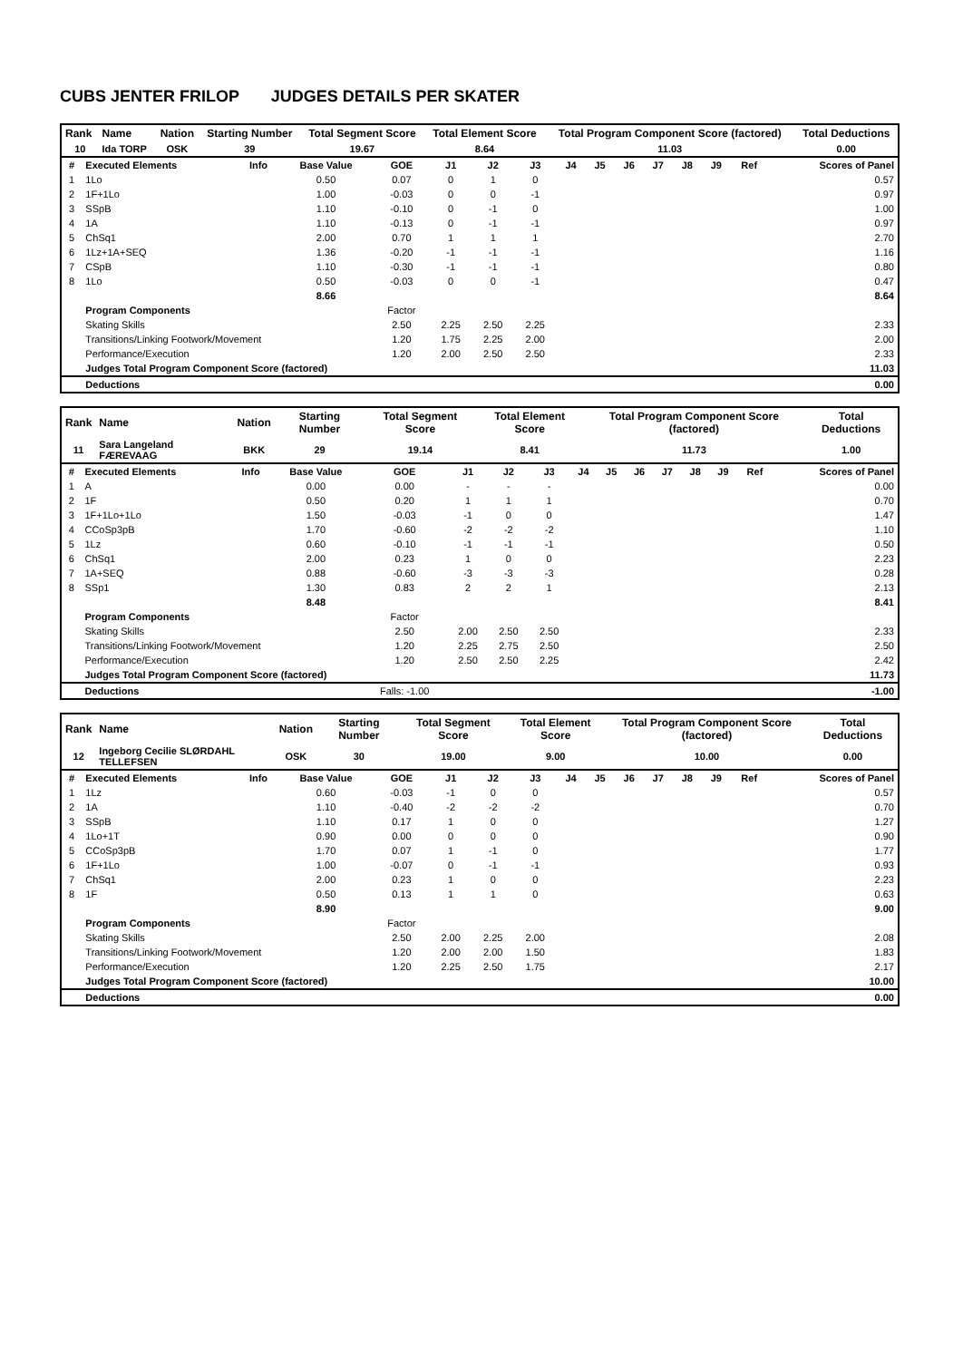CUBS JENTER FRILOP JUDGES DETAILS PER SKATER
| Rank | Name | Nation | Starting Number | Total Segment Score | Total Element Score | Total Program Component Score (factored) | Total Deductions |
| --- | --- | --- | --- | --- | --- | --- | --- |
| 10 | Ida TORP | OSK | 39 | 19.67 | 8.64 | 11.03 | 0.00 |
| # | Executed Elements | Info | Base Value | GOE | J1 | J2 | J3 | J4 | J5 | J6 | J7 | J8 | J9 | Ref | Scores of Panel |
| 1 | 1Lo | | 0.50 | 0.07 | 0 | 1 | 0 | | | | | | | | 0.57 |
| 2 | 1F+1Lo | | 1.00 | -0.03 | 0 | 0 | -1 | | | | | | | | 0.97 |
| 3 | SSpB | | 1.10 | -0.10 | 0 | -1 | 0 | | | | | | | | 1.00 |
| 4 | 1A | | 1.10 | -0.13 | 0 | -1 | -1 | | | | | | | | 0.97 |
| 5 | ChSq1 | | 2.00 | 0.70 | 1 | 1 | 1 | | | | | | | | 2.70 |
| 6 | 1Lz+1A+SEQ | | 1.36 | -0.20 | -1 | -1 | -1 | | | | | | | | 1.16 |
| 7 | CSpB | | 1.10 | -0.30 | -1 | -1 | -1 | | | | | | | | 0.80 |
| 8 | 1Lo | | 0.50 | -0.03 | 0 | 0 | -1 | | | | | | | | 0.47 |
| | | | 8.66 | | | | | | | | | | | | 8.64 |
| | Program Components | | | Factor | | | | | | | | | | | |
| | Skating Skills | | | 2.50 | 2.25 | 2.50 | 2.25 | | | | | | | | 2.33 |
| | Transitions/Linking Footwork/Movement | | | 1.20 | 1.75 | 2.25 | 2.00 | | | | | | | | 2.00 |
| | Performance/Execution | | | 1.20 | 2.00 | 2.50 | 2.50 | | | | | | | | 2.33 |
| | Judges Total Program Component Score (factored) | | | | | | | | | | | | | | 11.03 |
| | Deductions | | | | | | | | | | | | | | 0.00 |
| Rank | Name | Nation | Starting Number | Total Segment Score | Total Element Score | Total Program Component Score (factored) | Total Deductions |
| --- | --- | --- | --- | --- | --- | --- | --- |
| 11 | Sara Langeland FÆREVAAG | BKK | 29 | 19.14 | 8.41 | 11.73 | 1.00 |
| # | Executed Elements | Info | Base Value | GOE | J1 | J2 | J3 | J4 | J5 | J6 | J7 | J8 | J9 | Ref | Scores of Panel |
| 1 | A | | 0.00 | 0.00 | - | - | - | | | | | | | | 0.00 |
| 2 | 1F | | 0.50 | 0.20 | 1 | 1 | 1 | | | | | | | | 0.70 |
| 3 | 1F+1Lo+1Lo | | 1.50 | -0.03 | -1 | 0 | 0 | | | | | | | | 1.47 |
| 4 | CCoSp3pB | | 1.70 | -0.60 | -2 | -2 | -2 | | | | | | | | 1.10 |
| 5 | 1Lz | | 0.60 | -0.10 | -1 | -1 | -1 | | | | | | | | 0.50 |
| 6 | ChSq1 | | 2.00 | 0.23 | 1 | 0 | 0 | | | | | | | | 2.23 |
| 7 | 1A+SEQ | | 0.88 | -0.60 | -3 | -3 | -3 | | | | | | | | 0.28 |
| 8 | SSp1 | | 1.30 | 0.83 | 2 | 2 | 1 | | | | | | | | 2.13 |
| | | | 8.48 | | | | | | | | | | | | 8.41 |
| | Program Components | | | Factor | | | | | | | | | | | |
| | Skating Skills | | | 2.50 | 2.00 | 2.50 | 2.50 | | | | | | | | 2.33 |
| | Transitions/Linking Footwork/Movement | | | 1.20 | 2.25 | 2.75 | 2.50 | | | | | | | | 2.50 |
| | Performance/Execution | | | 1.20 | 2.50 | 2.50 | 2.25 | | | | | | | | 2.42 |
| | Judges Total Program Component Score (factored) | | | | | | | | | | | | | | 11.73 |
| | Deductions | | | Falls: -1.00 | | | | | | | | | | | -1.00 |
| Rank | Name | Nation | Starting Number | Total Segment Score | Total Element Score | Total Program Component Score (factored) | Total Deductions |
| --- | --- | --- | --- | --- | --- | --- | --- |
| 12 | Ingeborg Cecilie SLØRDAHL TELLEFSEN | OSK | 30 | 19.00 | 9.00 | 10.00 | 0.00 |
| # | Executed Elements | Info | Base Value | GOE | J1 | J2 | J3 | J4 | J5 | J6 | J7 | J8 | J9 | Ref | Scores of Panel |
| 1 | 1Lz | | 0.60 | -0.03 | -1 | 0 | 0 | | | | | | | | 0.57 |
| 2 | 1A | | 1.10 | -0.40 | -2 | -2 | -2 | | | | | | | | 0.70 |
| 3 | SSpB | | 1.10 | 0.17 | 1 | 0 | 0 | | | | | | | | 1.27 |
| 4 | 1Lo+1T | | 0.90 | 0.00 | 0 | 0 | 0 | | | | | | | | 0.90 |
| 5 | CCoSp3pB | | 1.70 | 0.07 | 1 | -1 | 0 | | | | | | | | 1.77 |
| 6 | 1F+1Lo | | 1.00 | -0.07 | 0 | -1 | -1 | | | | | | | | 0.93 |
| 7 | ChSq1 | | 2.00 | 0.23 | 1 | 0 | 0 | | | | | | | | 2.23 |
| 8 | 1F | | 0.50 | 0.13 | 1 | 1 | 0 | | | | | | | | 0.63 |
| | | | 8.90 | | | | | | | | | | | | 9.00 |
| | Program Components | | | Factor | | | | | | | | | | | |
| | Skating Skills | | | 2.50 | 2.00 | 2.25 | 2.00 | | | | | | | | 2.08 |
| | Transitions/Linking Footwork/Movement | | | 1.20 | 2.00 | 2.00 | 1.50 | | | | | | | | 1.83 |
| | Performance/Execution | | | 1.20 | 2.25 | 2.50 | 1.75 | | | | | | | | 2.17 |
| | Judges Total Program Component Score (factored) | | | | | | | | | | | | | | 10.00 |
| | Deductions | | | | | | | | | | | | | | 0.00 |